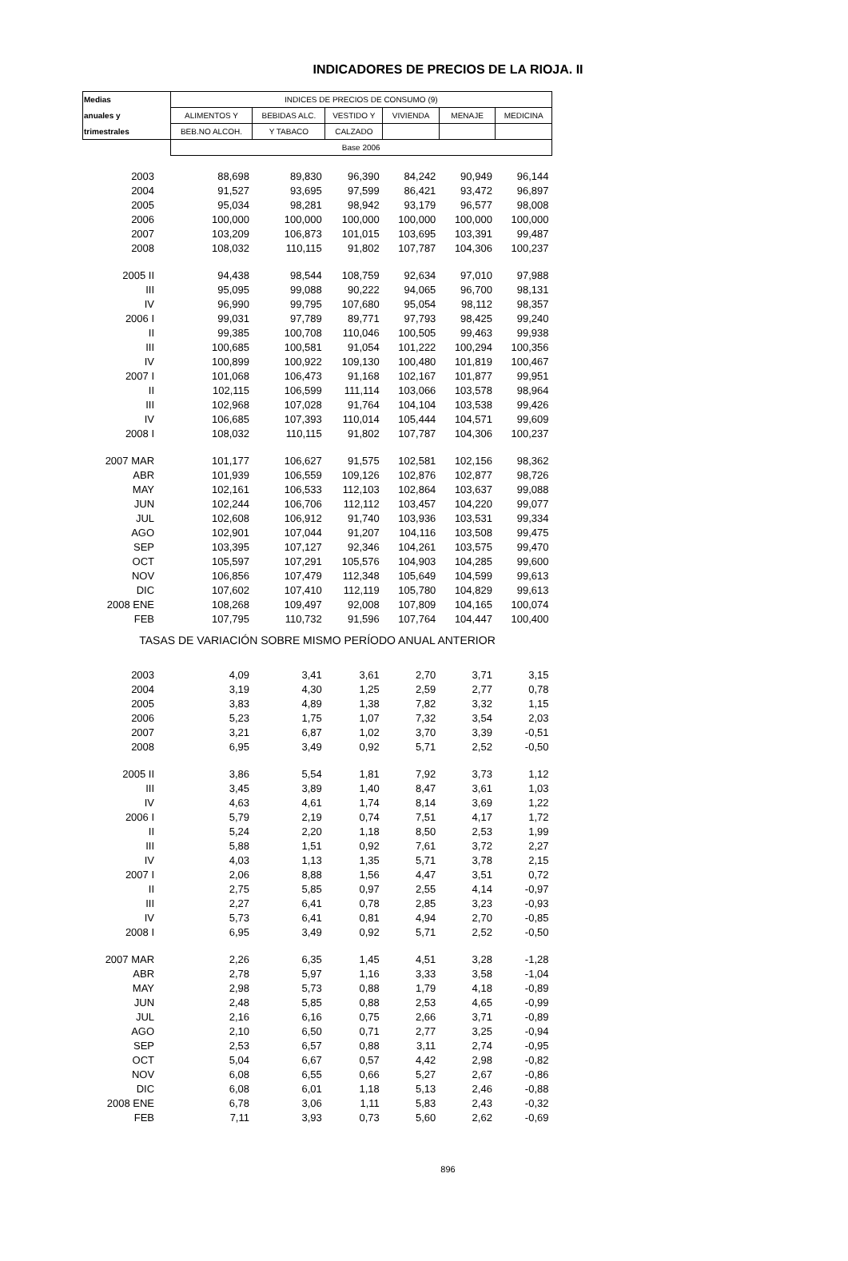INDICADORES DE PRECIOS DE LA RIOJA. II
| Medias | INDICES DE PRECIOS DE CONSUMO (9) | | | | | |
| --- | --- | --- | --- | --- | --- | --- |
| anuales y | ALIMENTOS Y | BEBIDAS ALC. | VESTIDO Y | VIVIENDA | MENAJE | MEDICINA |
| trimestrales | BEB.NO ALCOH. | Y TABACO | CALZADO | | | |
| | Base 2006 | | | | | |
| 2003 | 88,698 | 89,830 | 96,390 | 84,242 | 90,949 | 96,144 |
| 2004 | 91,527 | 93,695 | 97,599 | 86,421 | 93,472 | 96,897 |
| 2005 | 95,034 | 98,281 | 98,942 | 93,179 | 96,577 | 98,008 |
| 2006 | 100,000 | 100,000 | 100,000 | 100,000 | 100,000 | 100,000 |
| 2007 | 103,209 | 106,873 | 101,015 | 103,695 | 103,391 | 99,487 |
| 2008 | 108,032 | 110,115 | 91,802 | 107,787 | 104,306 | 100,237 |
| 2005 II | 94,438 | 98,544 | 108,759 | 92,634 | 97,010 | 97,988 |
| III | 95,095 | 99,088 | 90,222 | 94,065 | 96,700 | 98,131 |
| IV | 96,990 | 99,795 | 107,680 | 95,054 | 98,112 | 98,357 |
| 2006 I | 99,031 | 97,789 | 89,771 | 97,793 | 98,425 | 99,240 |
| II | 99,385 | 100,708 | 110,046 | 100,505 | 99,463 | 99,938 |
| III | 100,685 | 100,581 | 91,054 | 101,222 | 100,294 | 100,356 |
| IV | 100,899 | 100,922 | 109,130 | 100,480 | 101,819 | 100,467 |
| 2007 I | 101,068 | 106,473 | 91,168 | 102,167 | 101,877 | 99,951 |
| II | 102,115 | 106,599 | 111,114 | 103,066 | 103,578 | 98,964 |
| III | 102,968 | 107,028 | 91,764 | 104,104 | 103,538 | 99,426 |
| IV | 106,685 | 107,393 | 110,014 | 105,444 | 104,571 | 99,609 |
| 2008 I | 108,032 | 110,115 | 91,802 | 107,787 | 104,306 | 100,237 |
| 2007 MAR | 101,177 | 106,627 | 91,575 | 102,581 | 102,156 | 98,362 |
| ABR | 101,939 | 106,559 | 109,126 | 102,876 | 102,877 | 98,726 |
| MAY | 102,161 | 106,533 | 112,103 | 102,864 | 103,637 | 99,088 |
| JUN | 102,244 | 106,706 | 112,112 | 103,457 | 104,220 | 99,077 |
| JUL | 102,608 | 106,912 | 91,740 | 103,936 | 103,531 | 99,334 |
| AGO | 102,901 | 107,044 | 91,207 | 104,116 | 103,508 | 99,475 |
| SEP | 103,395 | 107,127 | 92,346 | 104,261 | 103,575 | 99,470 |
| OCT | 105,597 | 107,291 | 105,576 | 104,903 | 104,285 | 99,600 |
| NOV | 106,856 | 107,479 | 112,348 | 105,649 | 104,599 | 99,613 |
| DIC | 107,602 | 107,410 | 112,119 | 105,780 | 104,829 | 99,613 |
| 2008 ENE | 108,268 | 109,497 | 92,008 | 107,809 | 104,165 | 100,074 |
| FEB | 107,795 | 110,732 | 91,596 | 107,764 | 104,447 | 100,400 |
| TASAS DE VARIACIÓN SOBRE MISMO PERÍODO ANUAL ANTERIOR | | | | | | |
| 2003 | 4,09 | 3,41 | 3,61 | 2,70 | 3,71 | 3,15 |
| 2004 | 3,19 | 4,30 | 1,25 | 2,59 | 2,77 | 0,78 |
| 2005 | 3,83 | 4,89 | 1,38 | 7,82 | 3,32 | 1,15 |
| 2006 | 5,23 | 1,75 | 1,07 | 7,32 | 3,54 | 2,03 |
| 2007 | 3,21 | 6,87 | 1,02 | 3,70 | 3,39 | -0,51 |
| 2008 | 6,95 | 3,49 | 0,92 | 5,71 | 2,52 | -0,50 |
| 2005 II | 3,86 | 5,54 | 1,81 | 7,92 | 3,73 | 1,12 |
| III | 3,45 | 3,89 | 1,40 | 8,47 | 3,61 | 1,03 |
| IV | 4,63 | 4,61 | 1,74 | 8,14 | 3,69 | 1,22 |
| 2006 I | 5,79 | 2,19 | 0,74 | 7,51 | 4,17 | 1,72 |
| II | 5,24 | 2,20 | 1,18 | 8,50 | 2,53 | 1,99 |
| III | 5,88 | 1,51 | 0,92 | 7,61 | 3,72 | 2,27 |
| IV | 4,03 | 1,13 | 1,35 | 5,71 | 3,78 | 2,15 |
| 2007 I | 2,06 | 8,88 | 1,56 | 4,47 | 3,51 | 0,72 |
| II | 2,75 | 5,85 | 0,97 | 2,55 | 4,14 | -0,97 |
| III | 2,27 | 6,41 | 0,78 | 2,85 | 3,23 | -0,93 |
| IV | 5,73 | 6,41 | 0,81 | 4,94 | 2,70 | -0,85 |
| 2008 I | 6,95 | 3,49 | 0,92 | 5,71 | 2,52 | -0,50 |
| 2007 MAR | 2,26 | 6,35 | 1,45 | 4,51 | 3,28 | -1,28 |
| ABR | 2,78 | 5,97 | 1,16 | 3,33 | 3,58 | -1,04 |
| MAY | 2,98 | 5,73 | 0,88 | 1,79 | 4,18 | -0,89 |
| JUN | 2,48 | 5,85 | 0,88 | 2,53 | 4,65 | -0,99 |
| JUL | 2,16 | 6,16 | 0,75 | 2,66 | 3,71 | -0,89 |
| AGO | 2,10 | 6,50 | 0,71 | 2,77 | 3,25 | -0,94 |
| SEP | 2,53 | 6,57 | 0,88 | 3,11 | 2,74 | -0,95 |
| OCT | 5,04 | 6,67 | 0,57 | 4,42 | 2,98 | -0,82 |
| NOV | 6,08 | 6,55 | 0,66 | 5,27 | 2,67 | -0,86 |
| DIC | 6,08 | 6,01 | 1,18 | 5,13 | 2,46 | -0,88 |
| 2008 ENE | 6,78 | 3,06 | 1,11 | 5,83 | 2,43 | -0,32 |
| FEB | 7,11 | 3,93 | 0,73 | 5,60 | 2,62 | -0,69 |
896